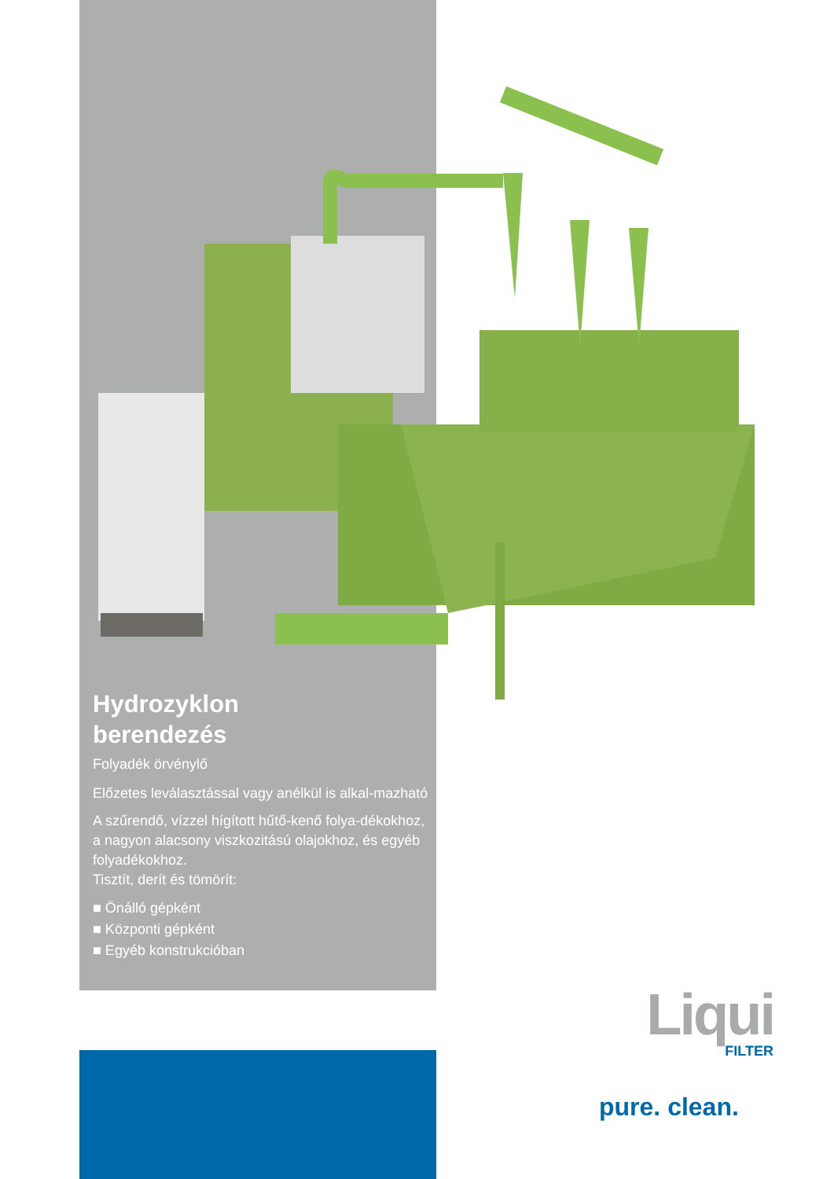Hydrozyklon
berendezés
Folyadék örvénylő
Előzetes leválasztással vagy anélkül is alkal-mazható
A szűrendő, vízzel hígított hűtő-kenő folya-dékokhoz, a nagyon alacsony viszkozitású olajokhoz, és egyéb folyadékokhoz.
Tisztít, derít és tömörít:
■ Önálló gépként
■ Központi gépként
■ Egyéb konstrukcióban
Liqui
FILTER
pure. clean.